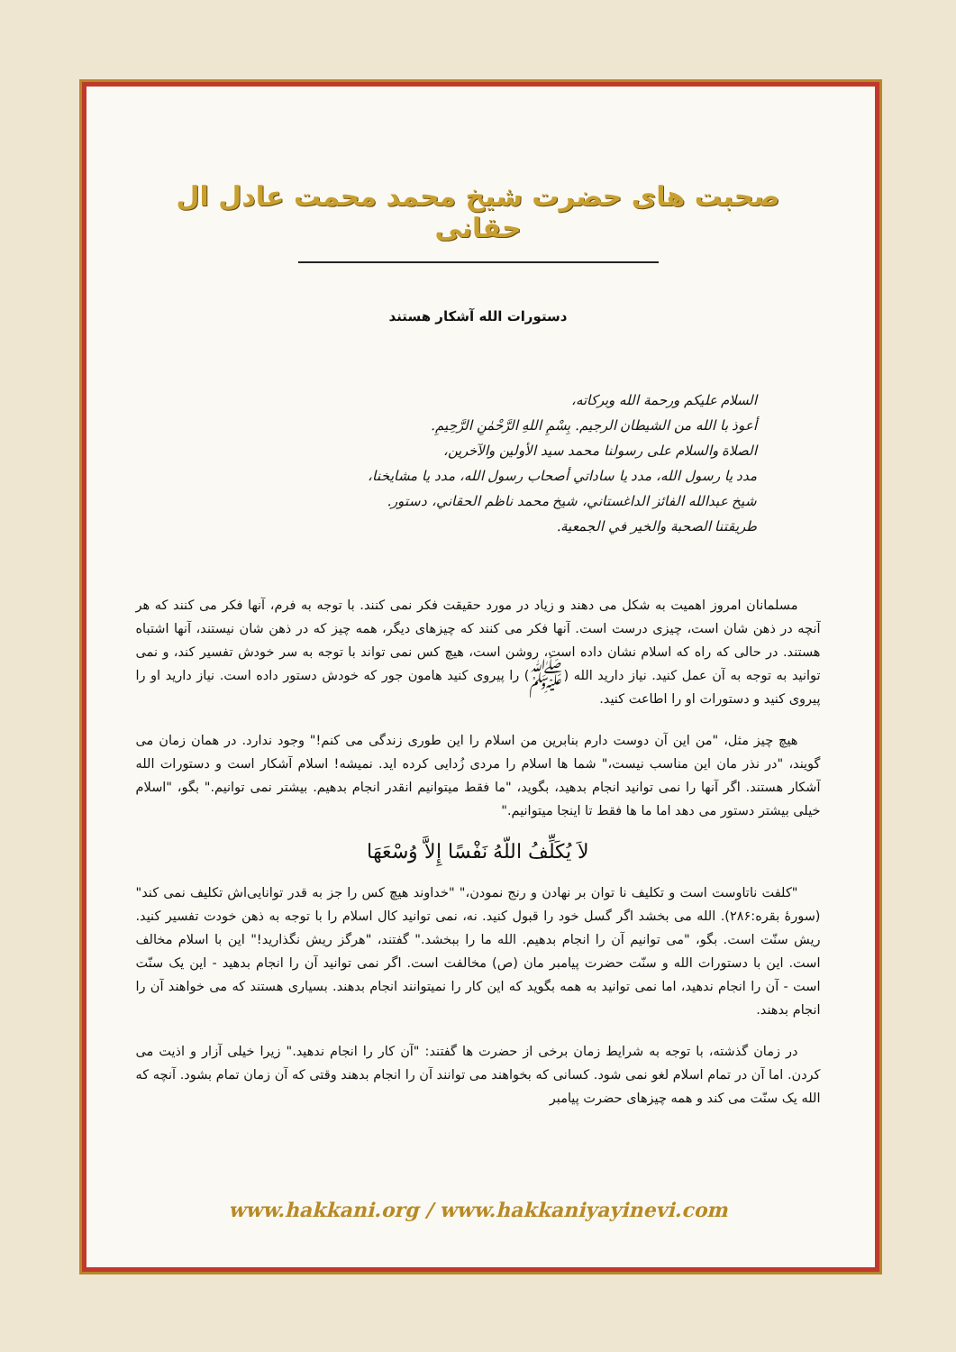صحبت های حضرت شیخ محمد محمت عادل ال حقانی
دستورات الله آشکار هستند
السلام عليكم ورحمة الله وبركاته،
أعوذ با الله من الشيطان الرجيم. بِسْمِ اللهِ الرَّحْمٰنِ الرَّحِيمِ.
الصلاة والسلام على رسولنا محمد سيد الأولين والآخرين،
مدد يا رسول الله، مدد يا ساداتي أصحاب رسول الله، مدد يا مشايخنا،
شيخ عبدالله الفائز الداغستاني، شيخ محمد ناظم الحقاني، دستور.
طريقتنا الصحبة والخير في الجمعية.
مسلمانان امروز اهمیت به شکل می دهند و زیاد در مورد حقیقت فکر نمی کنند. با توجه به فرم، آنها فکر می کنند که هر آنچه در ذهن شان است، چیزی درست است. آنها فکر می کنند که چیزهای دیگر، همه چیز که در ذهن شان نیستند، آنها اشتباه هستند. در حالی که راه که اسلام نشان داده است، روشن است، هیچ کس نمی تواند با توجه به سر خودش تفسیر کند، و نمی توانید به توجه به آن عمل کنید. نیاز دارید الله (ﷺ) را پیروی کنید هامون جور که خودش دستور داده است. نیاز دارید او را پیروی کنید و دستورات او را اطاعت کنید.
هیچ چیز مثل، "من این آن دوست دارم بنابرین من اسلام را این طوری زندگی می کنم!" وجود ندارد. در همان زمان می گویند، "در نذر مان این مناسب نیست،" شما ها اسلام را مردی زُدایی کرده اید. نمیشه! اسلام آشکار است و دستورات الله آشکار هستند. اگر آنها را نمی توانید انجام بدهید، بگوید، "ما فقط میتوانیم انقدر انجام بدهیم. بیشتر نمی توانیم." بگو، "اسلام خیلی بیشتر دستور می دهد اما ما ها فقط تا اینجا میتوانیم."
لاَ يُكَلِّفُ اللّهُ نَفْسًا إِلاَّ وُسْعَهَا
"کلفت ناتاوست است و تکلیف نا توان بر نهادن و رنج نمودن،" "خداوند هیچ کس را جز به قدر توانایی‌اش تکلیف نمی کند" (سورهٔ بقره:۲۸۶). الله می بخشد اگر گسل خود را قبول کنید. نه، نمی توانید کال اسلام را با توجه به ذهن خودت تفسیر کنید. ریش سنّت است. بگو، "می توانیم آن را انجام بدهیم. الله ما را ببخشد." گفتند، "هرگز ریش نگذارید!" این با اسلام مخالف است. این با دستورات الله و سنّت حضرت پیامبر مان (ص) مخالفت است. اگر نمی توانید آن را انجام بدهید - این یک سنّت است - آن را انجام ندهید، اما نمی توانید به همه بگوید که این کار را نمیتوانند انجام بدهند. بسیاری هستند که می خواهند آن را انجام بدهند.
در زمان گذشته، با توجه به شرایط زمان برخی از حضرت ها گفتند: "آن کار را انجام ندهید." زیرا خیلی آزار و اذیت می کردن. اما آن در تمام اسلام لغو نمی شود. کسانی که بخواهند می توانند آن را انجام بدهند وقتی که آن زمان تمام بشود. آنچه که الله یک سنّت می کند و همه چیزهای حضرت پیامبر
www.hakkani.org / www.hakkaniyayinevi.com